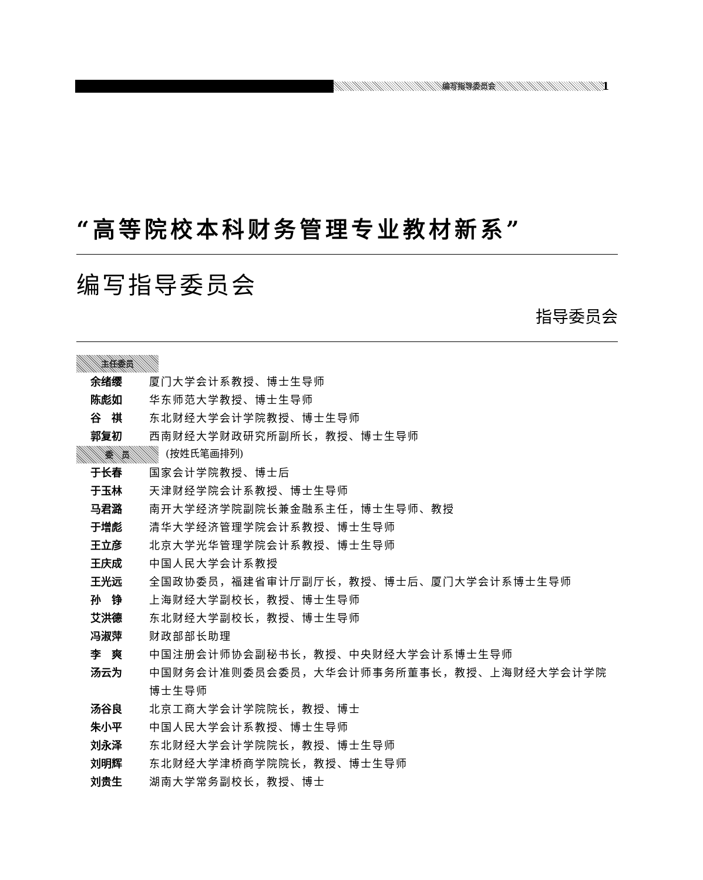编写指导委员会 1
“高等院校本科财务管理专业教材新系”
编写指导委员会
指导委员会
主任委员
余绪缨 厦门大学会计系教授、博士生导师
陈彪如 华东师范大学教授、博士生导师
谷　祺 东北财经大学会计学院教授、博士生导师
郭复初 西南财经大学财政研究所副所长，教授、博士生导师
委　员 (按姓氏笔画排列)
于长春 国家会计学院教授、博士后
于玉林 天津财经学院会计系教授、博士生导师
马君潞 南开大学经济学院副院长兼金融系主任，博士生导师、教授
于增彪 清华大学经济管理学院会计系教授、博士生导师
王立彦 北京大学光华管理学院会计系教授、博士生导师
王庆成 中国人民大学会计系教授
王光远 全国政协委员，福建省审计厅副厅长，教授、博士后、厦门大学会计系博士生导师
孙　铮 上海财经大学副校长，教授、博士生导师
艾洪德 东北财经大学副校长，教授、博士生导师
冯淑萍 财政部部长助理
李　爽 中国注册会计师协会副秘书长，教授、中央财经大学会计系博士生导师
汤云为 中国财务会计准则委员会委员，大华会计师事务所董事长，教授、上海财经大学会计学院博士生导师
汤谷良 北京工商大学会计学院院长，教授、博士
朱小平 中国人民大学会计系教授、博士生导师
刘永泽 东北财经大学会计学院院长，教授、博士生导师
刘明辉 东北财经大学津桥商学院院长，教授、博士生导师
刘贵生 湖南大学常务副校长，教授、博士